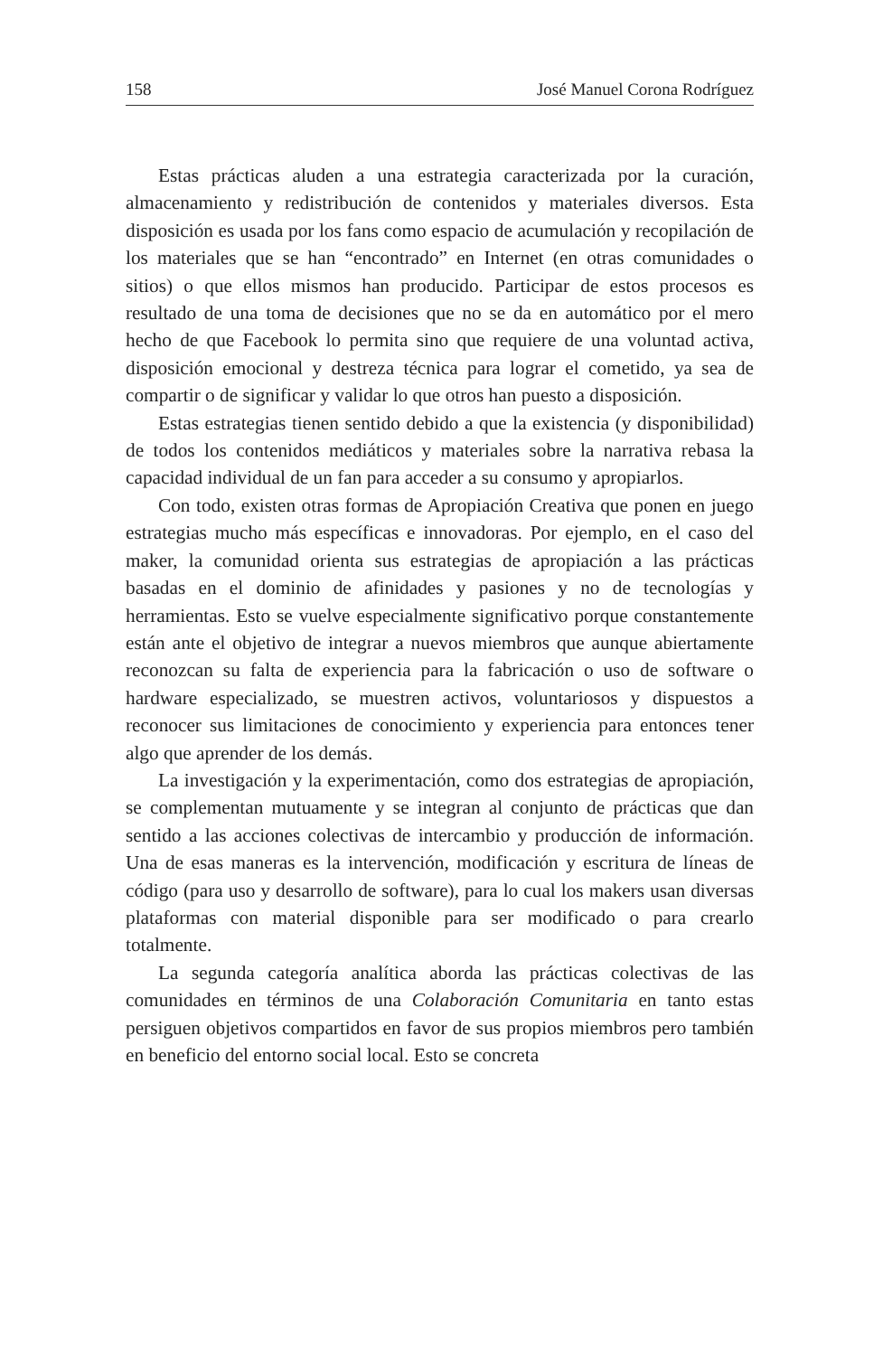158 José Manuel Corona Rodríguez
Estas prácticas aluden a una estrategia caracterizada por la curación, almacenamiento y redistribución de contenidos y materiales diversos. Esta disposición es usada por los fans como espacio de acumulación y recopilación de los materiales que se han “encontrado” en Internet (en otras comunidades o sitios) o que ellos mismos han producido. Participar de estos procesos es resultado de una toma de decisiones que no se da en automático por el mero hecho de que Facebook lo permita sino que requiere de una voluntad activa, disposición emocional y destreza técnica para lograr el cometido, ya sea de compartir o de significar y validar lo que otros han puesto a disposición.
Estas estrategias tienen sentido debido a que la existencia (y disponibilidad) de todos los contenidos mediáticos y materiales sobre la narrativa rebasa la capacidad individual de un fan para acceder a su consumo y apropiarlos.
Con todo, existen otras formas de Apropiación Creativa que ponen en juego estrategias mucho más específicas e innovadoras. Por ejemplo, en el caso del maker, la comunidad orienta sus estrategias de apropiación a las prácticas basadas en el dominio de afinidades y pasiones y no de tecnologías y herramientas. Esto se vuelve especialmente significativo porque constantemente están ante el objetivo de integrar a nuevos miembros que aunque abiertamente reconozcan su falta de experiencia para la fabricación o uso de software o hardware especializado, se muestren activos, voluntariosos y dispuestos a reconocer sus limitaciones de conocimiento y experiencia para entonces tener algo que aprender de los demás.
La investigación y la experimentación, como dos estrategias de apropiación, se complementan mutuamente y se integran al conjunto de prácticas que dan sentido a las acciones colectivas de intercambio y producción de información. Una de esas maneras es la intervención, modificación y escritura de líneas de código (para uso y desarrollo de software), para lo cual los makers usan diversas plataformas con material disponible para ser modificado o para crearlo totalmente.
La segunda categoría analítica aborda las prácticas colectivas de las comunidades en términos de una Colaboración Comunitaria en tanto estas persiguen objetivos compartidos en favor de sus propios miembros pero también en beneficio del entorno social local. Esto se concreta